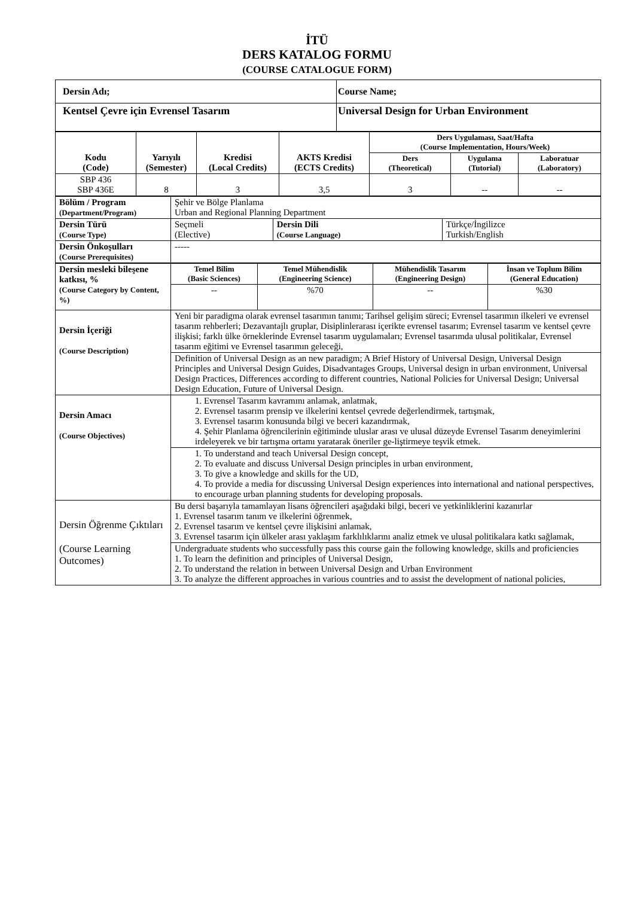İTÜ
DERS KATALOG FORMU
(COURSE CATALOGUE FORM)
| Dersin Adı; | Course Name; |
| Kentsel Çevre için Evrensel Tasarım | Universal Design for Urban Environment |
| Kodu (Code) | Yarıyılı (Semester) | Kredisi (Local Credits) | AKTS Kredisi (ECTS Credits) | Ders Uygulaması, Saat/Hafta (Course Implementation, Hours/Week) | | |
| --- | --- | --- | --- | --- | --- | --- |
| | | | | Ders (Theoretical) | Uygulama (Tutorial) | Laboratuar (Laboratory) |
| SBP 436 SBP 436E | 8 | 3 | 3,5 | 3 | -- | -- |
| Bölüm / Program (Department/Program) | Şehir ve Bölge Planlama Urban and Regional Planning Department | | |
| Dersin Türü (Course Type) | Seçmeli (Elective) | Dersin Dili (Course Language) | Türkçe/İngilizce Turkish/English |
| Dersin Önkoşulları (Course Prerequisites) | ----- | | |
| Dersin mesleki bileşene katkısı, % (Course Category by Content, %) | Temel Bilim (Basic Sciences) | Temel Mühendislik (Engineering Science) | Mühendislik Tasarım (Engineering Design) | İnsan ve Toplum Bilim (General Education) |
| | -- | %70 | -- | %30 |
| Dersin İçeriği (Course Description) | Yeni bir paradigma olarak evrensel tasarımın tanımı; Tarihsel gelişim süreci; Evrensel tasarımın ilkeleri ve evrensel tasarım rehberleri; Dezavantajlı gruplar, Disiplinlerarası içerikte evrensel tasarım; Evrensel tasarım ve kentsel çevre ilişkisi; farklı ülke örneklerinde Evrensel tasarım uygulamaları; Evrensel tasarımda ulusal politikalar, Evrensel tasarım eğitimi ve Evrensel tasarımın geleceği, | | | |
| | Definition of Universal Design as an new paradigm; A Brief History of Universal Design, Universal Design Principles and Universal Design Guides, Disadvantages Groups, Universal design in urban environment, Universal Design Practices, Differences according to different countries, National Policies for Universal Design; Universal Design Education, Future of Universal Design. | | | |
| Dersin Amacı (Course Objectives) | 1. Evrensel Tasarım kavramını anlamak, anlatmak, 2. Evrensel tasarım prensip ve ilkelerini kentsel çevrede değerlendirmek, tartışmak, 3. Evrensel tasarım konusunda bilgi ve beceri kazandırmak, 4. Şehir Planlama öğrencilerinin eğitiminde uluslar arası ve ulusal düzeyde Evrensel Tasarım deneyimlerini irdeleyerek ve bir tartışma ortamı yaratarak öneriler ge-liştirmeye teşvik etmek. | | | |
| | 1. To understand and teach Universal Design concept, 2. To evaluate and discuss Universal Design principles in urban environment, 3. To give a knowledge and skills for the UD, 4. To provide a media for discussing Universal Design experiences into international and national perspectives, to encourage urban planning students for developing proposals. | | | |
| Dersin Öğrenme Çıktıları (Course Learning Outcomes) | Bu dersi başarıyla tamamlayan lisans öğrencileri aşağıdaki bilgi, beceri ve yetkinliklerini kazanırlar 1. Evrensel tasarım tanım ve ilkelerini öğrenmek, 2. Evrensel tasarım ve kentsel çevre ilişkisini anlamak, 3. Evrensel tasarım için ülkeler arası yaklaşım farklılıklarını analiz etmek ve ulusal politikalara katkı sağlamak, | | | |
| | Undergraduate students who successfully pass this course gain the following knowledge, skills and proficiencies 1. To learn the definition and principles of Universal Design, 2. To understand the relation in between Universal Design and Urban Environment 3. To analyze the different approaches in various countries and to assist the development of national policies, | | | |